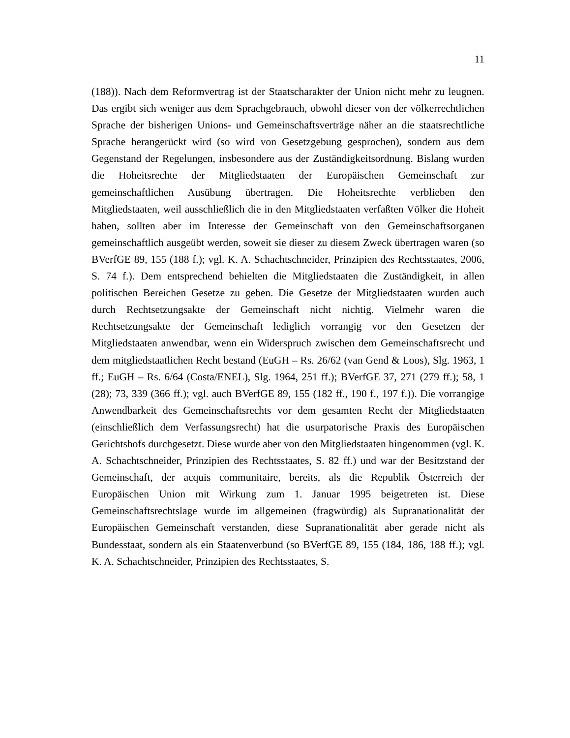11
(188)). Nach dem Reformvertrag ist der Staatscharakter der Union nicht mehr zu leugnen. Das ergibt sich weniger aus dem Sprachgebrauch, obwohl dieser von der völkerrechtlichen Sprache der bisherigen Unions- und Gemeinschaftsverträge nä­her an die staatsrechtliche Sprache herangerückt wird (so wird von Gesetzgebung gesprochen), sondern aus dem Gegenstand der Regelungen, insbesondere aus der Zuständigkeitsordnung. Bislang wurden die Hoheitsrechte der Mitgliedstaaten der Europäischen Gemeinschaft zur gemeinschaftlichen Ausübung übertragen. Die Hoheitsrechte verblieben den Mitgliedstaaten, weil ausschließlich die in den Mit­gliedstaaten verfaßten Völker die Hoheit haben, sollten aber im Interesse der Ge­meinschaft von den Gemeinschaftsorganen gemeinschaftlich ausgeübt werden, soweit sie dieser zu diesem Zweck übertragen waren (so BVerfGE 89, 155 (188 f.); vgl. K. A. Schachtschneider, Prinzipien des Rechtsstaates, 2006, S. 74 f.). Dem entsprechend behielten die Mitgliedstaaten die Zuständigkeit, in allen politi­schen Bereichen Gesetze zu geben. Die Gesetze der Mitgliedstaaten wurden auch durch Rechtsetzungsakte der Gemeinschaft nicht nichtig. Vielmehr waren die Rechtsetzungsakte der Gemeinschaft lediglich vorrangig vor den Gesetzen der Mitgliedstaaten anwendbar, wenn ein Widerspruch zwischen dem Gemeinschafts­recht und dem mitgliedstaatlichen Recht bestand (EuGH – Rs. 26/62 (van Gend & Loos), Slg. 1963, 1 ff.; EuGH – Rs. 6/64 (Costa/ENEL), Slg. 1964, 251 ff.); BVerfGE 37, 271 (279 ff.); 58, 1 (28); 73, 339 (366 ff.); vgl. auch BVerfGE 89, 155 (182 ff., 190 f., 197 f.)). Die vorrangige Anwendbarkeit des Gemeinschafts­rechts vor dem gesamten Recht der Mitgliedstaaten (einschließlich dem Verfas­sungsrecht) hat die usurpatorische Praxis des Europäischen Gerichtshofs durchge­setzt. Diese wurde aber von den Mitgliedstaaten hingenommen (vgl. K. A. Schachtschneider, Prinzipien des Rechtsstaates, S. 82 ff.) und war der Besitzstand der Gemeinschaft, der acquis communitaire, bereits, als die Republik Österreich der Europäischen Union mit Wirkung zum 1. Januar 1995 beigetreten ist. Diese Gemeinschaftsrechtslage wurde im allgemeinen (fragwürdig) als Supranationali­tät der Europäischen Gemeinschaft verstanden, diese Supranationalität aber gera­de nicht als Bundesstaat, sondern als ein Staatenverbund (so BVerfGE 89, 155 (184, 186, 188 ff.); vgl. K. A. Schachtschneider, Prinzipien des Rechtsstaates, S.